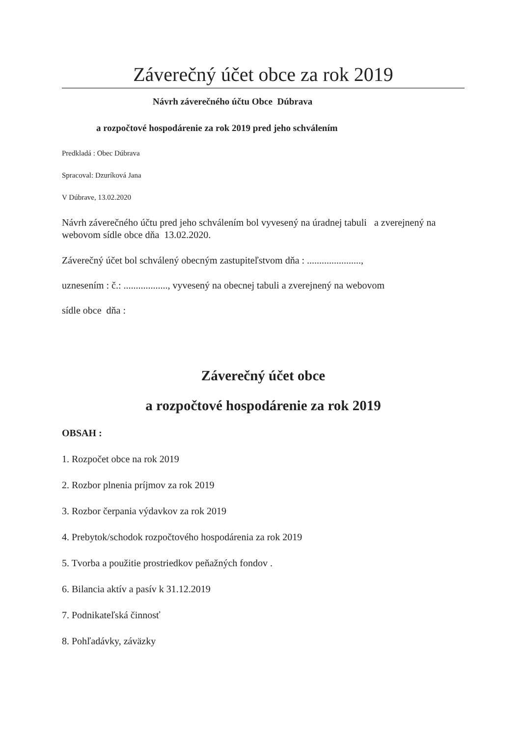Záverečný účet obce za rok 2019
Návrh záverečného účtu Obce Dúbrava
a rozpočtové hospodárenie za rok 2019 pred jeho schválením
Predkladá : Obec Dúbrava
Spracoval: Dzuríková Jana
V Dúbrave, 13.02.2020
Návrh záverečného účtu pred jeho schválením bol vyvesený na úradnej tabuli a zverejnený na webovom sídle obce dňa 13.02.2020.
Záverečný účet bol schválený obecným zastupiteľstvom dňa : ......................,
uznesením : č.: .................., vyvesený na obecnej tabuli a zverejnený na webovom
sídle obce dňa :
Záverečný účet obce
a rozpočtové hospodárenie za rok 2019
OBSAH :
1. Rozpočet obce na rok 2019
2. Rozbor plnenia príjmov za rok 2019
3. Rozbor čerpania výdavkov za rok 2019
4. Prebytok/schodok rozpočtového hospodárenia za rok 2019
5. Tvorba a použitie prostriedkov peňažných fondov .
6. Bilancia aktív a pasív k 31.12.2019
7. Podnikateľská činnosť
8. Pohľadávky, záväzky